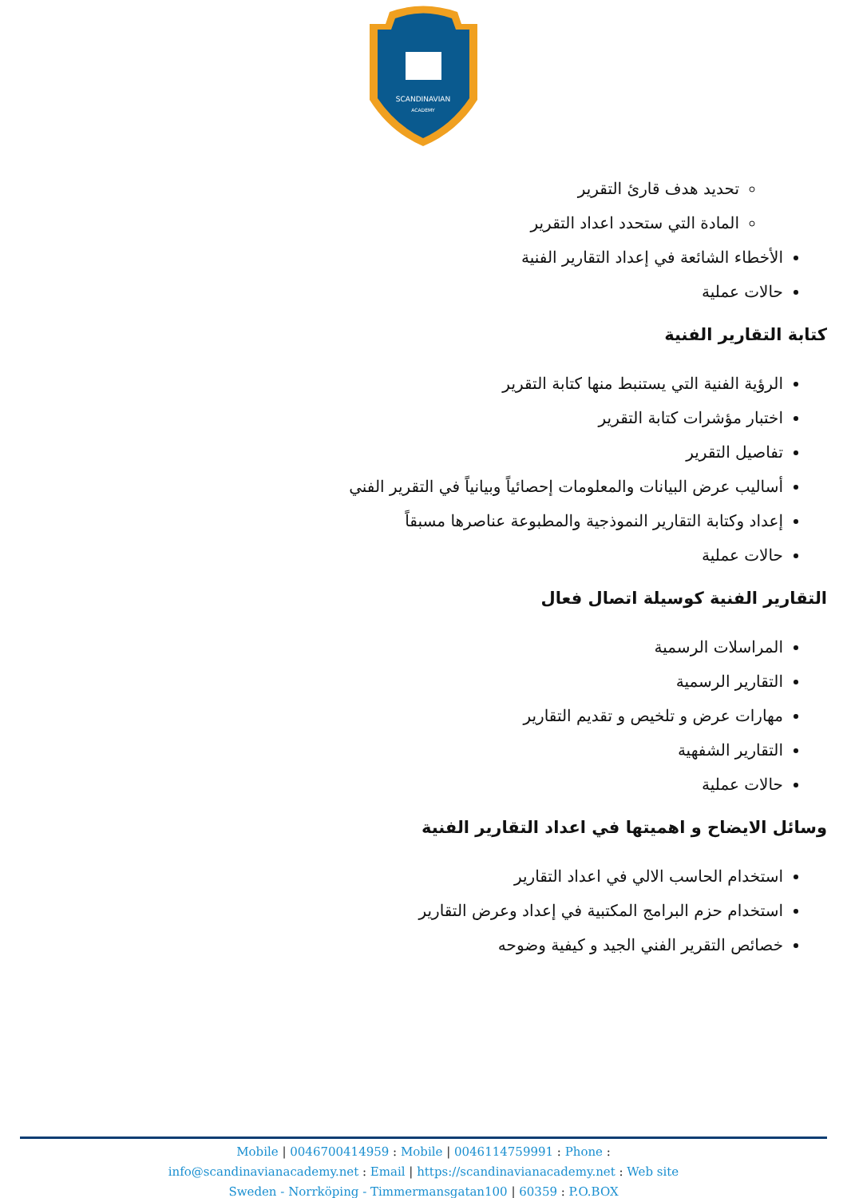SCANDINAVIAN
ACADEMY
تحديد هدف قارئ التقرير
المادة التي ستحدد اعداد التقرير
الأخطاء الشائعة في إعداد التقارير الفنية
حالات عملية
كتابة التقارير الفنية
الرؤية الفنية التي يستنبط منها كتابة التقرير
اختبار مؤشرات كتابة التقرير
تفاصيل التقرير
أساليب عرض البيانات والمعلومات إحصائياً وبيانياً في التقرير الفني
إعداد وكتابة التقارير النموذجية والمطبوعة عناصرها مسبقاً
حالات عملية
التقارير الفنية كوسيلة اتصال فعال
المراسلات الرسمية
التقارير الرسمية
مهارات عرض و تلخيص و تقديم التقارير
التقارير الشفهية
حالات عملية
وسائل الايضاح و اهميتها في اعداد التقارير الفنية
استخدام الحاسب الالي في اعداد التقارير
استخدام حزم البرامج المكتبية في إعداد وعرض التقارير
خصائص التقرير الفني الجيد و كيفية وضوحه
Mobile | 0046700414959 : Mobile | 0046114759991 : Phone :
info@scandinavianacademy.net : Email | https://scandinavianacademy.net : Web site
Sweden - Norrköping - Timmermansgatan100 | 60359 : P.O.BOX